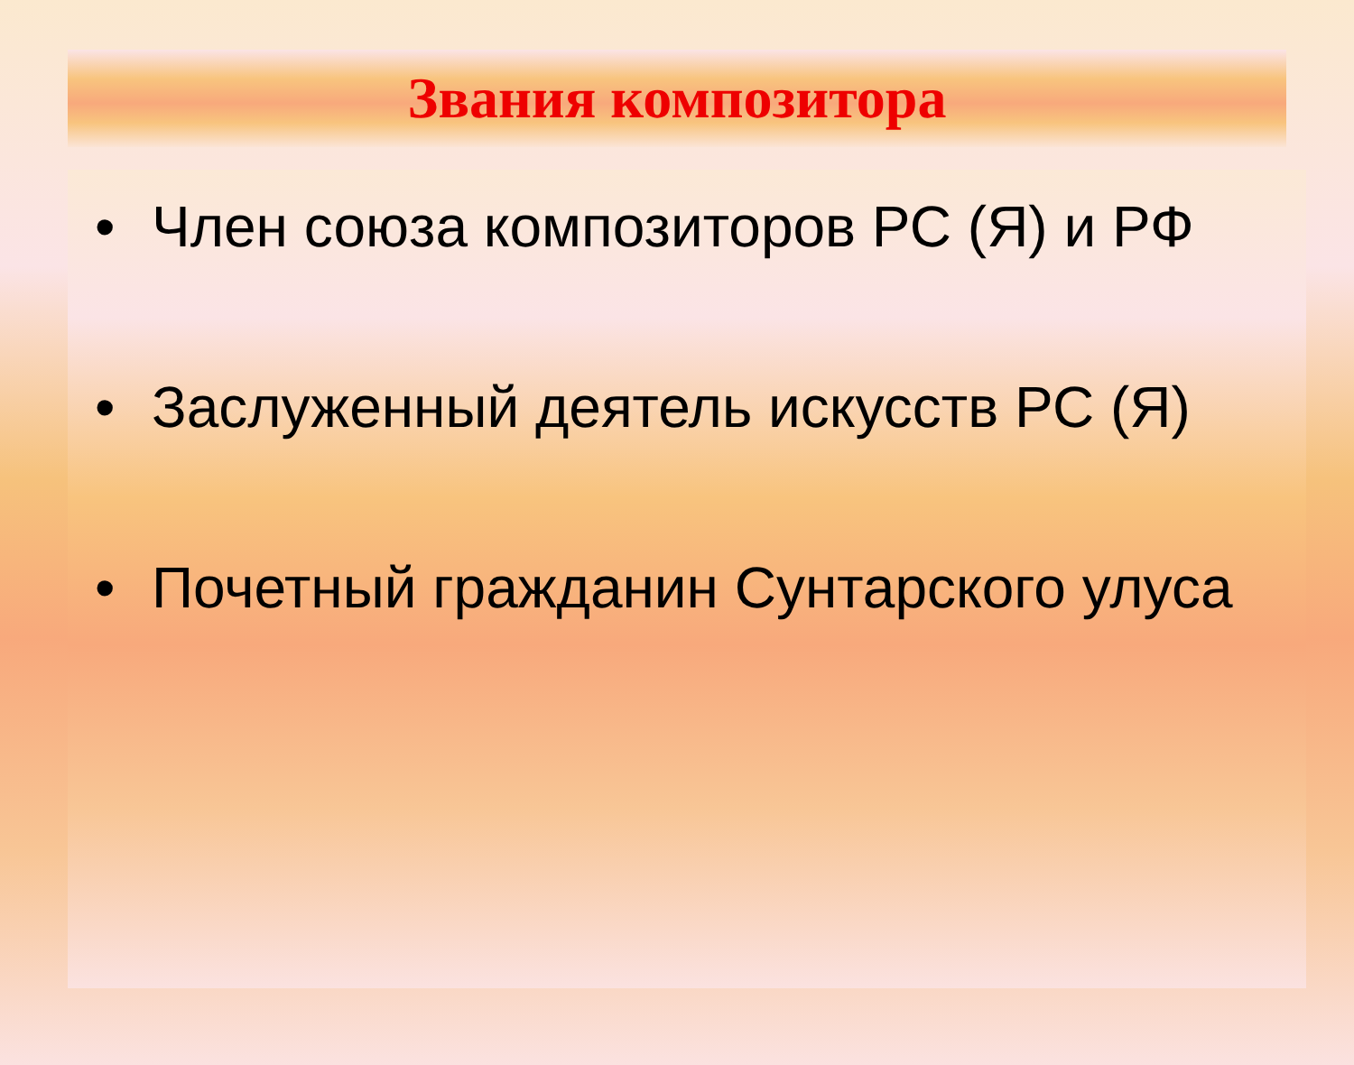Звания композитора
• Член союза композиторов РС (Я) и РФ
• Заслуженный деятель искусств РС (Я)
• Почетный гражданин Сунтарского улуса